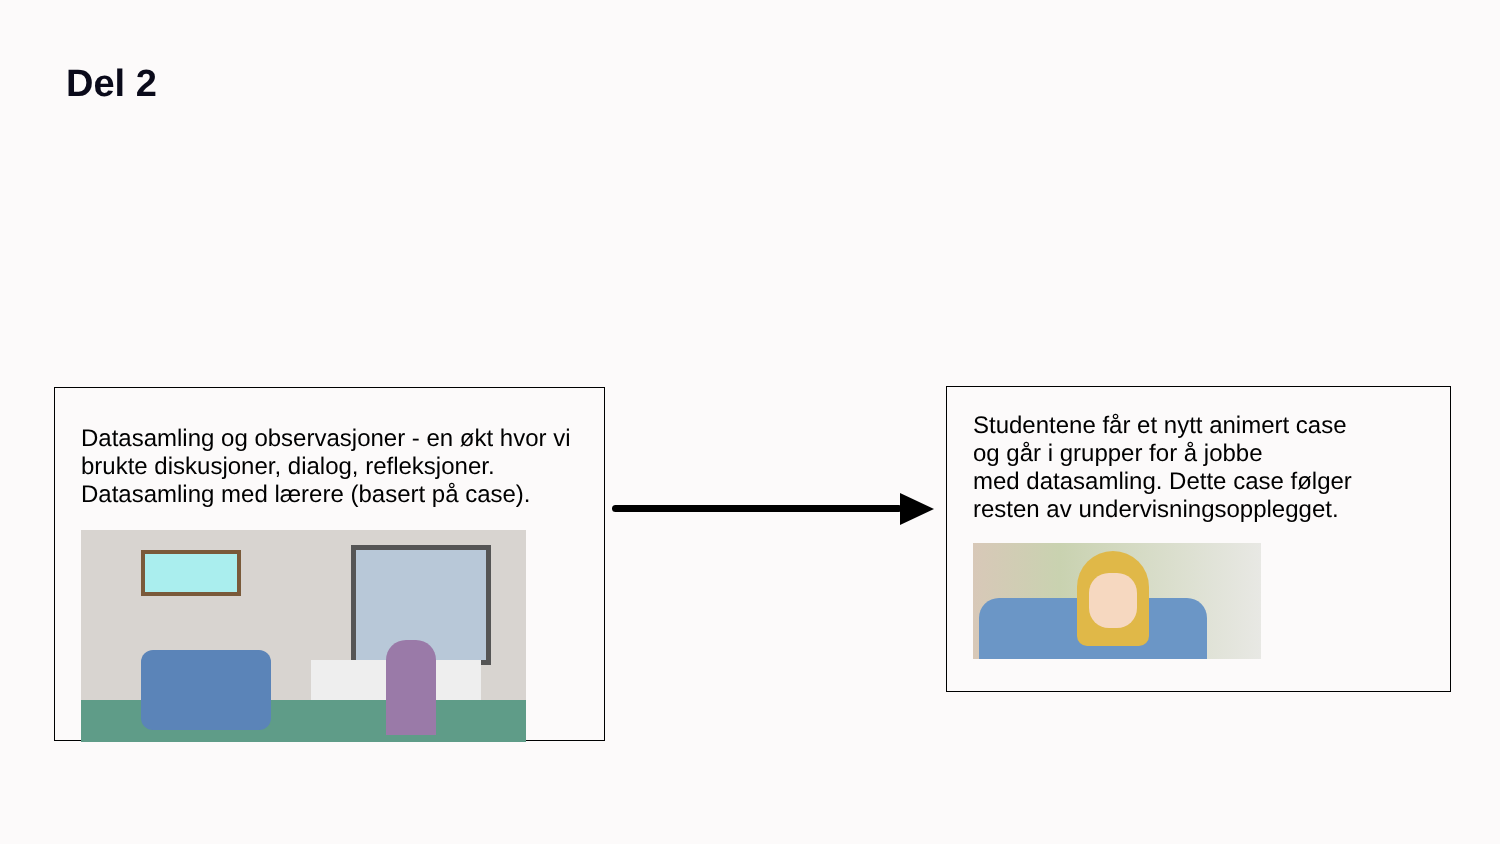Del 2
Datasamling og observasjoner - en økt hvor vi brukte diskusjoner, dialog, refleksjoner. Datasamling med lærere (basert på case).
Studentene får et nytt animert case
og går i grupper for å jobbe
med datasamling. Dette case følger
resten av undervisningsopplegget.